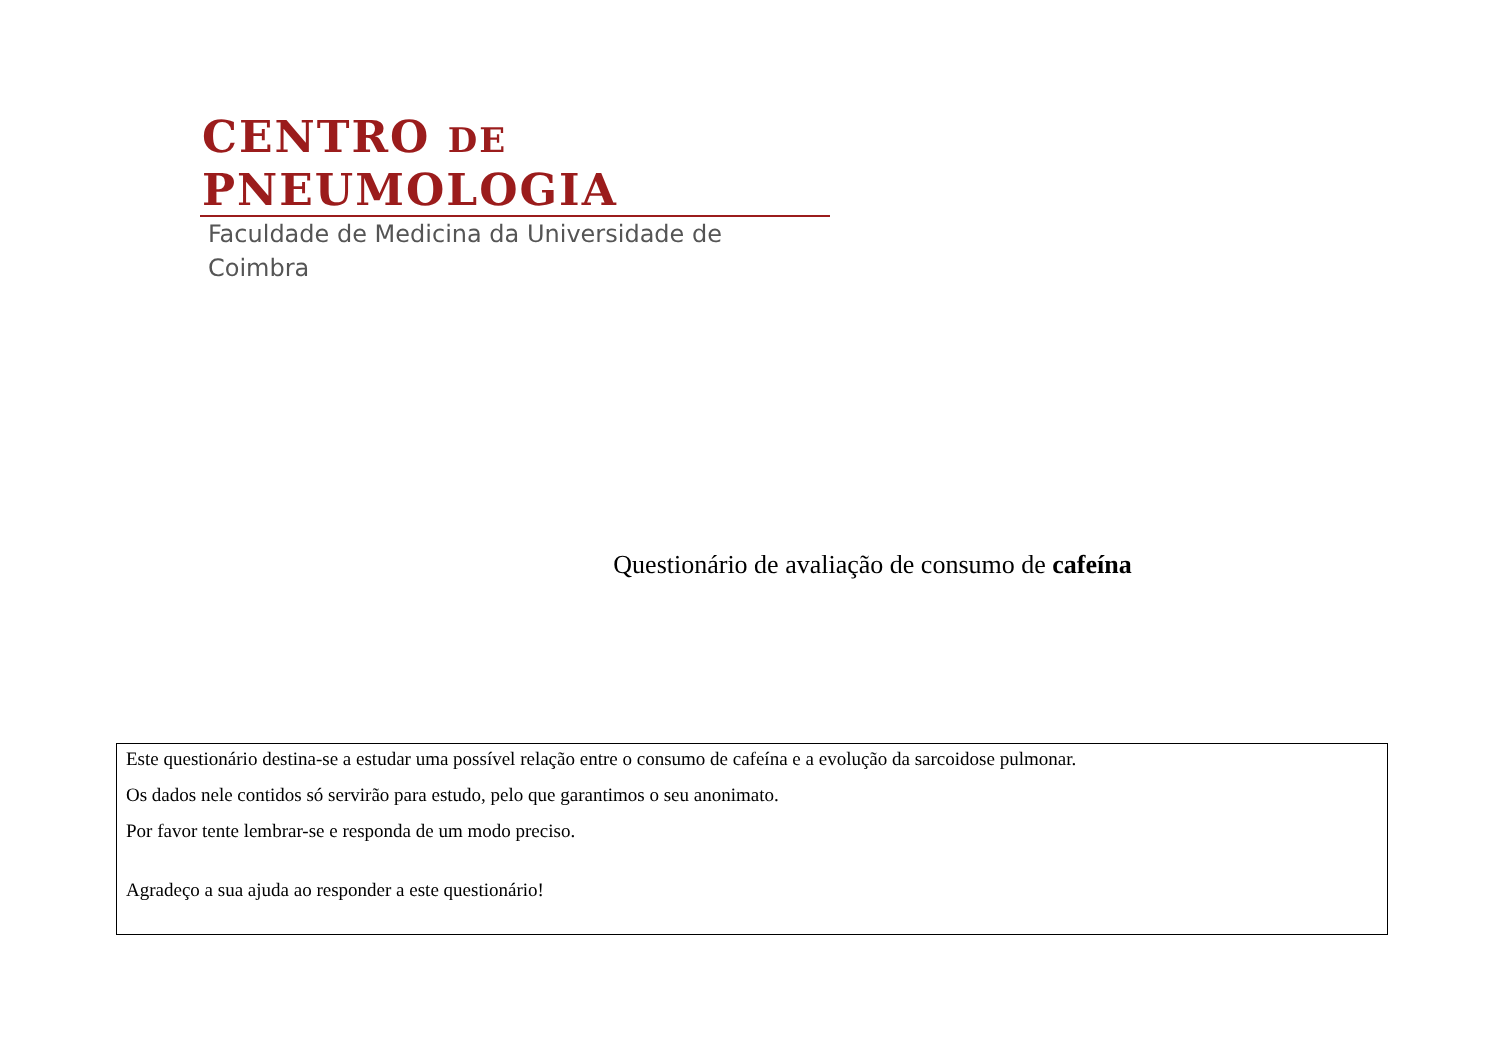CENTRO DE PNEUMOLOGIA
Faculdade de Medicina da Universidade de Coimbra
Questionário de avaliação de consumo de cafeína
Este questionário destina-se a estudar uma possível relação entre o consumo de cafeína e a evolução da sarcoidose pulmonar.
Os dados nele contidos só servirão para estudo, pelo que garantimos o seu anonimato.
Por favor tente lembrar-se e responda de um modo preciso.
Agradeço a sua ajuda ao responder a este questionário!